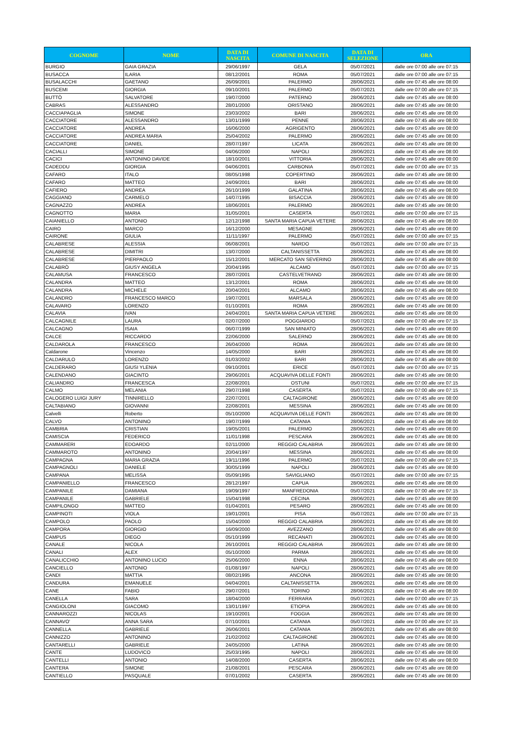| COGNOME | NOME | DATA DI NASCITA | COMUNE DI NASCITA | DATA DI SELEZIONE | ORA |
| --- | --- | --- | --- | --- | --- |
| BURGIO | GAIA GRAZIA | 29/06/1997 | GELA | 05/07/2021 | dalle ore 07:00 alle ore 07:15 |
| BUSACCA | ILARIA | 08/12/2001 | ROMA | 05/07/2021 | dalle ore 07:00 alle ore 07:15 |
| BUSALACCHI | GAETANO | 26/09/2001 | PALERMO | 28/06/2021 | dalle ore 07:45 alle ore 08:00 |
| BUSCEMI | GIORGIA | 09/10/2001 | PALERMO | 05/07/2021 | dalle ore 07:00 alle ore 07:15 |
| BUTTÒ | SALVATORE | 19/07/2000 | PATERNO | 28/06/2021 | dalle ore 07:45 alle ore 08:00 |
| CABRAS | ALESSANDRO | 28/01/2000 | ORISTANO | 28/06/2021 | dalle ore 07:45 alle ore 08:00 |
| CACCIAPAGLIA | SIMONE | 23/03/2002 | BARI | 28/06/2021 | dalle ore 07:45 alle ore 08:00 |
| CACCIATORE | ALESSANDRO | 13/01/1999 | PENNE | 28/06/2021 | dalle ore 07:45 alle ore 08:00 |
| CACCIATORE | ANDREA | 16/06/2000 | AGRIGENTO | 28/06/2021 | dalle ore 07:45 alle ore 08:00 |
| CACCIATORE | ANDREA MARIA | 25/04/2002 | PALERMO | 28/06/2021 | dalle ore 07:45 alle ore 08:00 |
| CACCIATORE | DANIEL | 28/07/1997 | LICATA | 28/06/2021 | dalle ore 07:45 alle ore 08:00 |
| CACIALLI | SIMONE | 04/06/2000 | NAPOLI | 28/06/2021 | dalle ore 07:45 alle ore 08:00 |
| CACICI | ANTONINO DAVIDE | 18/10/2001 | VITTORIA | 28/06/2021 | dalle ore 07:45 alle ore 08:00 |
| CADEDDU | GIORGIA | 04/06/2001 | CARBONIA | 05/07/2021 | dalle ore 07:00 alle ore 07:15 |
| CAFARO | ITALO | 08/05/1998 | COPERTINO | 28/06/2021 | dalle ore 07:45 alle ore 08:00 |
| CAFARO | MATTEO | 24/09/2001 | BARI | 28/06/2021 | dalle ore 07:45 alle ore 08:00 |
| CAFIERO | ANDREA | 26/10/1999 | GALATINA | 28/06/2021 | dalle ore 07:45 alle ore 08:00 |
| CAGGIANO | CARMELO | 14/07/1995 | BISACCIA | 28/06/2021 | dalle ore 07:45 alle ore 08:00 |
| CAGNAZZO | ANDREA | 18/06/2001 | PALERMO | 28/06/2021 | dalle ore 07:45 alle ore 08:00 |
| CAGNOTTO | MARIA | 31/05/2001 | CASERTA | 05/07/2021 | dalle ore 07:00 alle ore 07:15 |
| CAIANIELLO | ANTONIO | 12/12/1998 | SANTA MARIA CAPUA VETERE | 28/06/2021 | dalle ore 07:45 alle ore 08:00 |
| CAIRO | MARCO | 16/12/2000 | MESAGNE | 28/06/2021 | dalle ore 07:45 alle ore 08:00 |
| CAIRONE | GIULIA | 11/11/1997 | PALERMO | 05/07/2021 | dalle ore 07:00 alle ore 07:15 |
| CALABRESE | ALESSIA | 06/08/2001 | NARDO | 05/07/2021 | dalle ore 07:00 alle ore 07:15 |
| CALABRESE | DIMITRI | 13/07/2000 | CALTANISSETTA | 28/06/2021 | dalle ore 07:45 alle ore 08:00 |
| CALABRESE | PIERPAOLO | 15/12/2001 | MERCATO SAN SEVERINO | 28/06/2021 | dalle ore 07:45 alle ore 08:00 |
| CALABRÒ | GIUSY ANGELA | 20/04/1995 | ALCAMO | 05/07/2021 | dalle ore 07:00 alle ore 07:15 |
| CALAMUSA | FRANCESCO | 28/07/2001 | CASTELVETRANO | 28/06/2021 | dalle ore 07:45 alle ore 08:00 |
| CALANDRA | MATTEO | 13/12/2001 | ROMA | 28/06/2021 | dalle ore 07:45 alle ore 08:00 |
| CALANDRA | MICHELE | 20/04/2001 | ALCAMO | 28/06/2021 | dalle ore 07:45 alle ore 08:00 |
| CALANDRO | FRANCESCO MARCO | 19/07/2001 | MARSALA | 28/06/2021 | dalle ore 07:45 alle ore 08:00 |
| CALAVARO | LORENZO | 01/10/2001 | ROMA | 28/06/2021 | dalle ore 07:45 alle ore 08:00 |
| CALAVIA | IVAN | 24/04/2001 | SANTA MARIA CAPUA VETERE | 28/06/2021 | dalle ore 07:45 alle ore 08:00 |
| CALCAGNILE | LAURA | 02/07/2000 | POGGIARDO | 05/07/2021 | dalle ore 07:00 alle ore 07:15 |
| CALCAGNO | ISAIA | 06/07/1999 | SAN MINIATO | 28/06/2021 | dalle ore 07:45 alle ore 08:00 |
| CALCE | RICCARDO | 22/06/2000 | SALERNO | 28/06/2021 | dalle ore 07:45 alle ore 08:00 |
| CALDAROLA | FRANCESCO | 26/04/2000 | ROMA | 28/06/2021 | dalle ore 07:45 alle ore 08:00 |
| Caldarone | Vincenzo | 14/05/2000 | BARI | 28/06/2021 | dalle ore 07:45 alle ore 08:00 |
| CALDARULO | LORENZO | 01/03/2002 | BARI | 28/06/2021 | dalle ore 07:45 alle ore 08:00 |
| CALDERARO | GIUSI YLENIA | 09/10/2001 | ERICE | 05/07/2021 | dalle ore 07:00 alle ore 07:15 |
| CALENDANO | GIACINTO | 29/06/2001 | ACQUAVIVA DELLE FONTI | 28/06/2021 | dalle ore 07:45 alle ore 08:00 |
| CALIANDRO | FRANCESCA | 22/08/2001 | OSTUNI | 05/07/2021 | dalle ore 07:00 alle ore 07:15 |
| CALMO | MELANIA | 29/07/1998 | CASERTA | 05/07/2021 | dalle ore 07:00 alle ore 07:15 |
| CALOGERO LUIGI JURY | TINNIRELLO | 22/07/2001 | CALTAGIRONE | 28/06/2021 | dalle ore 07:45 alle ore 08:00 |
| CALTABIANO | GIOVANNI | 22/08/2001 | MESSINA | 28/06/2021 | dalle ore 07:45 alle ore 08:00 |
| Calvelli | Roberto | 05/10/2000 | ACQUAVIVA DELLE FONTI | 28/06/2021 | dalle ore 07:45 alle ore 08:00 |
| CALVO | ANTONINO | 19/07/1999 | CATANIA | 28/06/2021 | dalle ore 07:45 alle ore 08:00 |
| CAMBRIA | CRISTIAN | 19/05/2001 | PALERMO | 28/06/2021 | dalle ore 07:45 alle ore 08:00 |
| CAMISCIA | FEDERICO | 11/01/1998 | PESCARA | 28/06/2021 | dalle ore 07:45 alle ore 08:00 |
| CAMMARERI | EDOARDO | 02/11/2000 | REGGIO CALABRIA | 28/06/2021 | dalle ore 07:45 alle ore 08:00 |
| CAMMAROTO | ANTONINO | 20/04/1997 | MESSINA | 28/06/2021 | dalle ore 07:45 alle ore 08:00 |
| CAMPAGNA | MARIA GRAZIA | 19/11/1996 | PALERMO | 05/07/2021 | dalle ore 07:00 alle ore 07:15 |
| CAMPAGNOLI | DANIELE | 30/05/1999 | NAPOLI | 28/06/2021 | dalle ore 07:45 alle ore 08:00 |
| CAMPANA | MELISSA | 05/09/1995 | SAVIGLIANO | 05/07/2021 | dalle ore 07:00 alle ore 07:15 |
| CAMPANIELLO | FRANCESCO | 28/12/1997 | CAPUA | 28/06/2021 | dalle ore 07:45 alle ore 08:00 |
| CAMPANILE | DAMIANA | 19/09/1997 | MANFREDONIA | 05/07/2021 | dalle ore 07:00 alle ore 07:15 |
| CAMPANILE | GABRIELE | 15/04/1998 | CECINA | 28/06/2021 | dalle ore 07:45 alle ore 08:00 |
| CAMPILONGO | MATTEO | 01/04/2001 | PESARO | 28/06/2021 | dalle ore 07:45 alle ore 08:00 |
| CAMPINOTI | VIOLA | 19/01/2001 | PISA | 05/07/2021 | dalle ore 07:00 alle ore 07:15 |
| CAMPOLO | PAOLO | 15/04/2000 | REGGIO CALABRIA | 28/06/2021 | dalle ore 07:45 alle ore 08:00 |
| CAMPORA | GIORGIO | 16/09/2000 | AVEZZANO | 28/06/2021 | dalle ore 07:45 alle ore 08:00 |
| CAMPUS | DIEGO | 05/10/1999 | RECANATI | 28/06/2021 | dalle ore 07:45 alle ore 08:00 |
| CANALE | NICOLA | 26/10/2001 | REGGIO CALABRIA | 28/06/2021 | dalle ore 07:45 alle ore 08:00 |
| CANALI | ALEX | 05/10/2000 | PARMA | 28/06/2021 | dalle ore 07:45 alle ore 08:00 |
| CANALICCHIO | ANTONINO LUCIO | 25/06/2000 | ENNA | 28/06/2021 | dalle ore 07:45 alle ore 08:00 |
| CANCIELLO | ANTONIO | 01/08/1997 | NAPOLI | 28/06/2021 | dalle ore 07:45 alle ore 08:00 |
| CANDI | MATTIA | 08/02/1995 | ANCONA | 28/06/2021 | dalle ore 07:45 alle ore 08:00 |
| CANDURA | EMANUELE | 04/04/2001 | CALTANISSETTA | 28/06/2021 | dalle ore 07:45 alle ore 08:00 |
| CANE | FABIO | 29/07/2001 | TORINO | 28/06/2021 | dalle ore 07:45 alle ore 08:00 |
| CANELLA | SARA | 18/04/2000 | FERRARA | 05/07/2021 | dalle ore 07:00 alle ore 07:15 |
| CANGIOLONI | GIACOMO | 13/01/1997 | ETIOPIA | 28/06/2021 | dalle ore 07:45 alle ore 08:00 |
| CANNAROZZI | NICOLAS | 19/10/2001 | FOGGIA | 28/06/2021 | dalle ore 07:45 alle ore 08:00 |
| CANNAVO' | ANNA SARA | 07/10/2001 | CATANIA | 05/07/2021 | dalle ore 07:00 alle ore 07:15 |
| CANNELLA | GABRIELE | 26/06/2001 | CATANIA | 28/06/2021 | dalle ore 07:45 alle ore 08:00 |
| CANNIZZO | ANTONINO | 21/02/2002 | CALTAGIRONE | 28/06/2021 | dalle ore 07:45 alle ore 08:00 |
| CANTARELLI | GABRIELE | 24/05/2000 | LATINA | 28/06/2021 | dalle ore 07:45 alle ore 08:00 |
| CANTE | LUDOVICO | 25/03/1995 | NAPOLI | 28/06/2021 | dalle ore 07:45 alle ore 08:00 |
| CANTELLI | ANTONIO | 14/08/2000 | CASERTA | 28/06/2021 | dalle ore 07:45 alle ore 08:00 |
| CANTERA | SIMONE | 21/08/2001 | PESCARA | 28/06/2021 | dalle ore 07:45 alle ore 08:00 |
| CANTIELLO | PASQUALE | 07/01/2002 | CASERTA | 28/06/2021 | dalle ore 07:45 alle ore 08:00 |